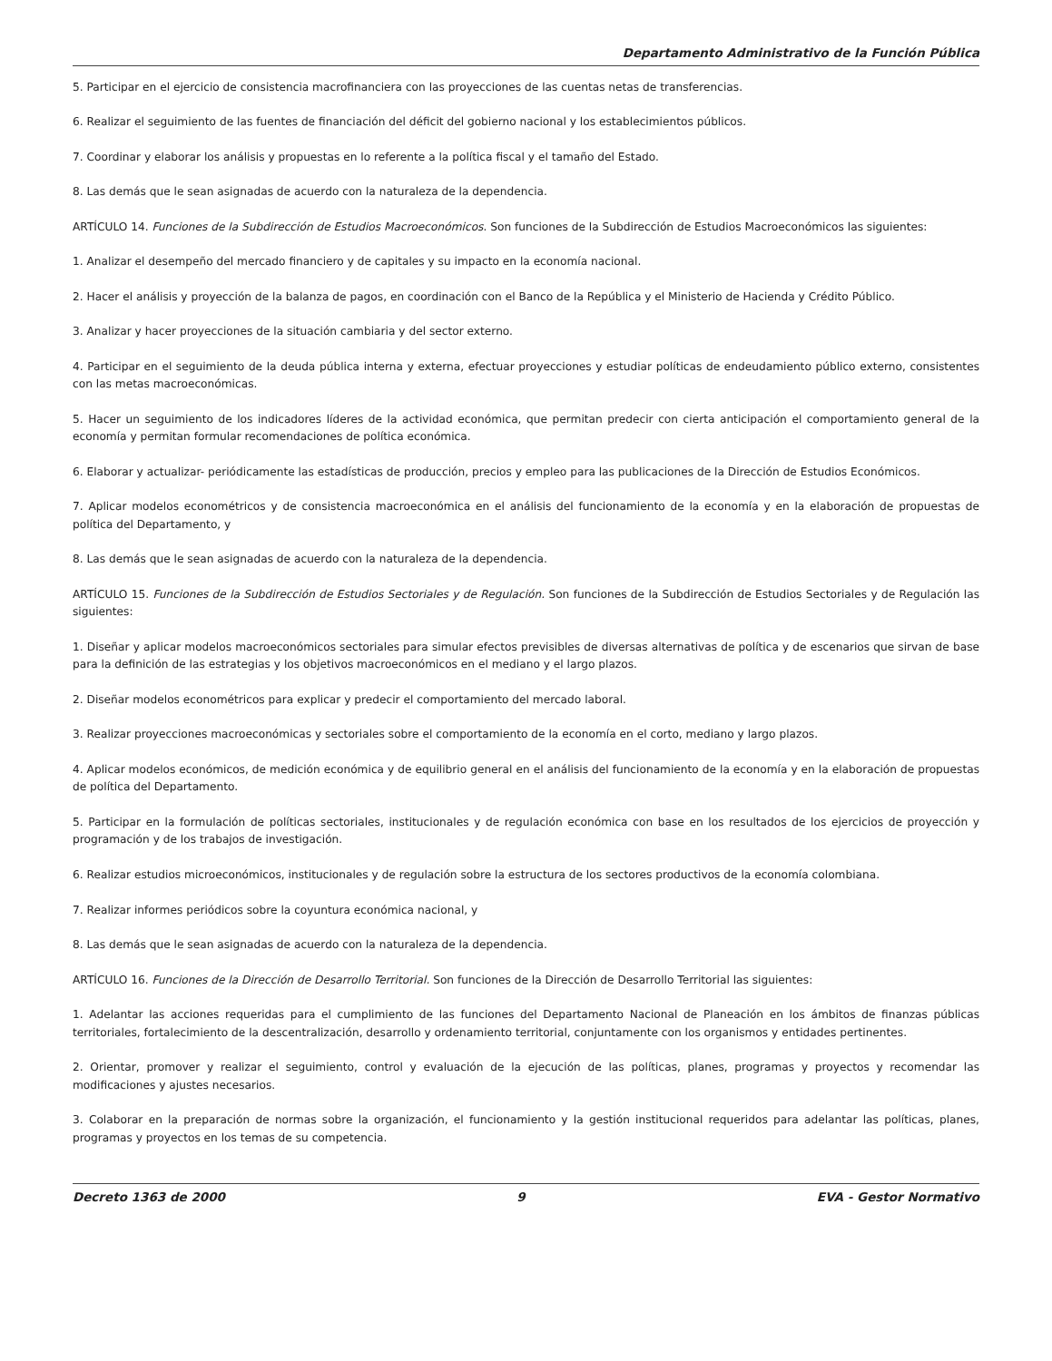Departamento Administrativo de la Función Pública
5. Participar en el ejercicio de consistencia macrofinanciera con las proyecciones de las cuentas netas de transferencias.
6. Realizar el seguimiento de las fuentes de financiación del déficit del gobierno nacional y los establecimientos públicos.
7. Coordinar y elaborar los análisis y propuestas en lo referente a la política fiscal y el tamaño del Estado.
8. Las demás que le sean asignadas de acuerdo con la naturaleza de la dependencia.
ARTÍCULO 14. Funciones de la Subdirección de Estudios Macroeconómicos. Son funciones de la Subdirección de Estudios Macroeconómicos las siguientes:
1. Analizar el desempeño del mercado financiero y de capitales y su impacto en la economía nacional.
2. Hacer el análisis y proyección de la balanza de pagos, en coordinación con el Banco de la República y el Ministerio de Hacienda y Crédito Público.
3. Analizar y hacer proyecciones de la situación cambiaria y del sector externo.
4. Participar en el seguimiento de la deuda pública interna y externa, efectuar proyecciones y estudiar políticas de endeudamiento público externo, consistentes con las metas macroeconómicas.
5. Hacer un seguimiento de los indicadores líderes de la actividad económica, que permitan predecir con cierta anticipación el comportamiento general de la economía y permitan formular recomendaciones de política económica.
6. Elaborar y actualizar- periódicamente las estadísticas de producción, precios y empleo para las publicaciones de la Dirección de Estudios Económicos.
7. Aplicar modelos econométricos y de consistencia macroeconómica en el análisis del funcionamiento de la economía y en la elaboración de propuestas de política del Departamento, y
8. Las demás que le sean asignadas de acuerdo con la naturaleza de la dependencia.
ARTÍCULO 15. Funciones de la Subdirección de Estudios Sectoriales y de Regulación. Son funciones de la Subdirección de Estudios Sectoriales y de Regulación las siguientes:
1. Diseñar y aplicar modelos macroeconómicos sectoriales para simular efectos previsibles de diversas alternativas de política y de escenarios que sirvan de base para la definición de las estrategias y los objetivos macroeconómicos en el mediano y el largo plazos.
2. Diseñar modelos econométricos para explicar y predecir el comportamiento del mercado laboral.
3. Realizar proyecciones macroeconómicas y sectoriales sobre el comportamiento de la economía en el corto, mediano y largo plazos.
4. Aplicar modelos económicos, de medición económica y de equilibrio general en el análisis del funcionamiento de la economía y en la elaboración de propuestas de política del Departamento.
5. Participar en la formulación de políticas sectoriales, institucionales y de regulación económica con base en los resultados de los ejercicios de proyección y programación y de los trabajos de investigación.
6. Realizar estudios microeconómicos, institucionales y de regulación sobre la estructura de los sectores productivos de la economía colombiana.
7. Realizar informes periódicos sobre la coyuntura económica nacional, y
8. Las demás que le sean asignadas de acuerdo con la naturaleza de la dependencia.
ARTÍCULO 16. Funciones de la Dirección de Desarrollo Territorial. Son funciones de la Dirección de Desarrollo Territorial las siguientes:
1. Adelantar las acciones requeridas para el cumplimiento de las funciones del Departamento Nacional de Planeación en los ámbitos de finanzas públicas territoriales, fortalecimiento de la descentralización, desarrollo y ordenamiento territorial, conjuntamente con los organismos y entidades pertinentes.
2. Orientar, promover y realizar el seguimiento, control y evaluación de la ejecución de las políticas, planes, programas y proyectos y recomendar las modificaciones y ajustes necesarios.
3. Colaborar en la preparación de normas sobre la organización, el funcionamiento y la gestión institucional requeridos para adelantar las políticas, planes, programas y proyectos en los temas de su competencia.
Decreto 1363 de 2000 9 EVA - Gestor Normativo